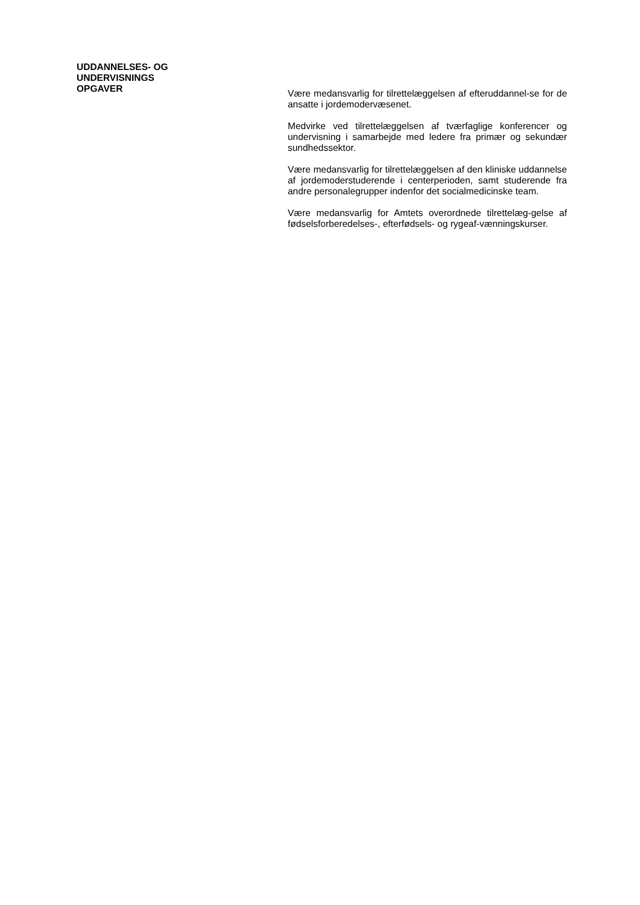UDDANNELSES- OG
UNDERVISNINGS
OPGAVER
Være medansvarlig for tilrettelæggelsen af efteruddannel-se for de ansatte i jordemodervæsenet.
Medvirke ved tilrettelæggelsen af tværfaglige konferencer og undervisning i samarbejde med ledere fra primær og sekundær sundhedssektor.
Være medansvarlig for tilrettelæggelsen af den kliniske uddannelse af jordemoderstuderende i centerperioden, samt studerende fra andre personalegrupper indenfor det socialmedicinske team.
Være medansvarlig for Amtets overordnede tilrettelæg-gelse af fødselsforberedelses-, efterfødsels- og rygeaf-vænningskurser.